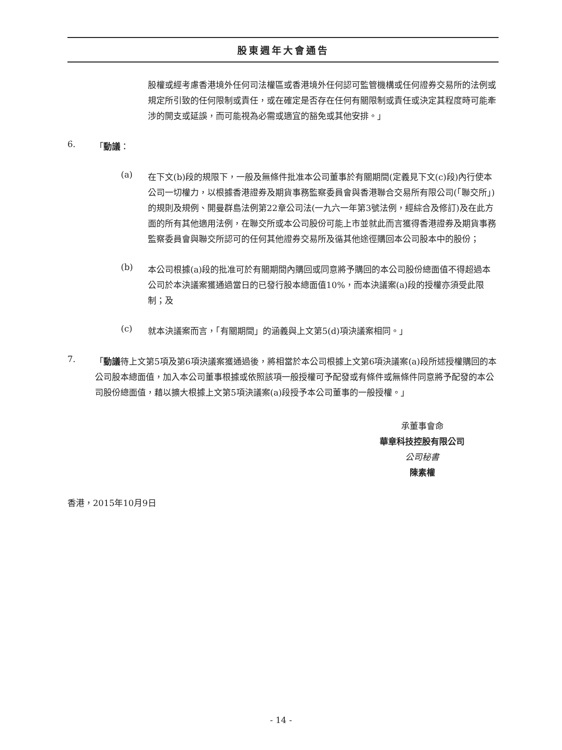股東週年大會通告
股權或經考慮香港境外任何司法權區或香港境外任何認可監管機構或任何證券交易所的法例或規定所引致的任何限制或責任，或在確定是否存在任何有關限制或責任或決定其程度時可能牽涉的開支或延誤，而可能視為必需或適宜的豁免或其他安排。」
6.
「動議：
(a)
在下文(b)段的規限下，一般及無條件批准本公司董事於有關期間(定義見下文(c)段)內行使本公司一切權力，以根據香港證券及期貨事務監察委員會與香港聯合交易所有限公司(「聯交所」)的規則及規例、開曼群島法例第22章公司法(一九六一年第3號法例，經綜合及修訂)及在此方面的所有其他適用法例，在聯交所或本公司股份可能上市並就此而言獲得香港證券及期貨事務監察委員會與聯交所認可的任何其他證券交易所及循其他途徑購回本公司股本中的股份；
(b)
本公司根據(a)段的批准可於有關期間內購回或同意將予購回的本公司股份總面值不得超過本公司於本決議案獲通過當日的已發行股本總面值10%，而本決議案(a)段的授權亦須受此限制；及
(c)
就本決議案而言，「有關期間」的涵義與上文第5(d)項決議案相同。」
7.
「動議待上文第5項及第6項決議案獲通過後，將相當於本公司根據上文第6項決議案(a)段所述授權購回的本公司股本總面值，加入本公司董事根據或依照該項一般授權可予配發或有條件或無條件同意將予配發的本公司股份總面值，藉以擴大根據上文第5項決議案(a)段授予本公司董事的一般授權。」
承董事會命
華章科技控股有限公司
公司秘書
陳素權
香港，2015年10月9日
- 14 -